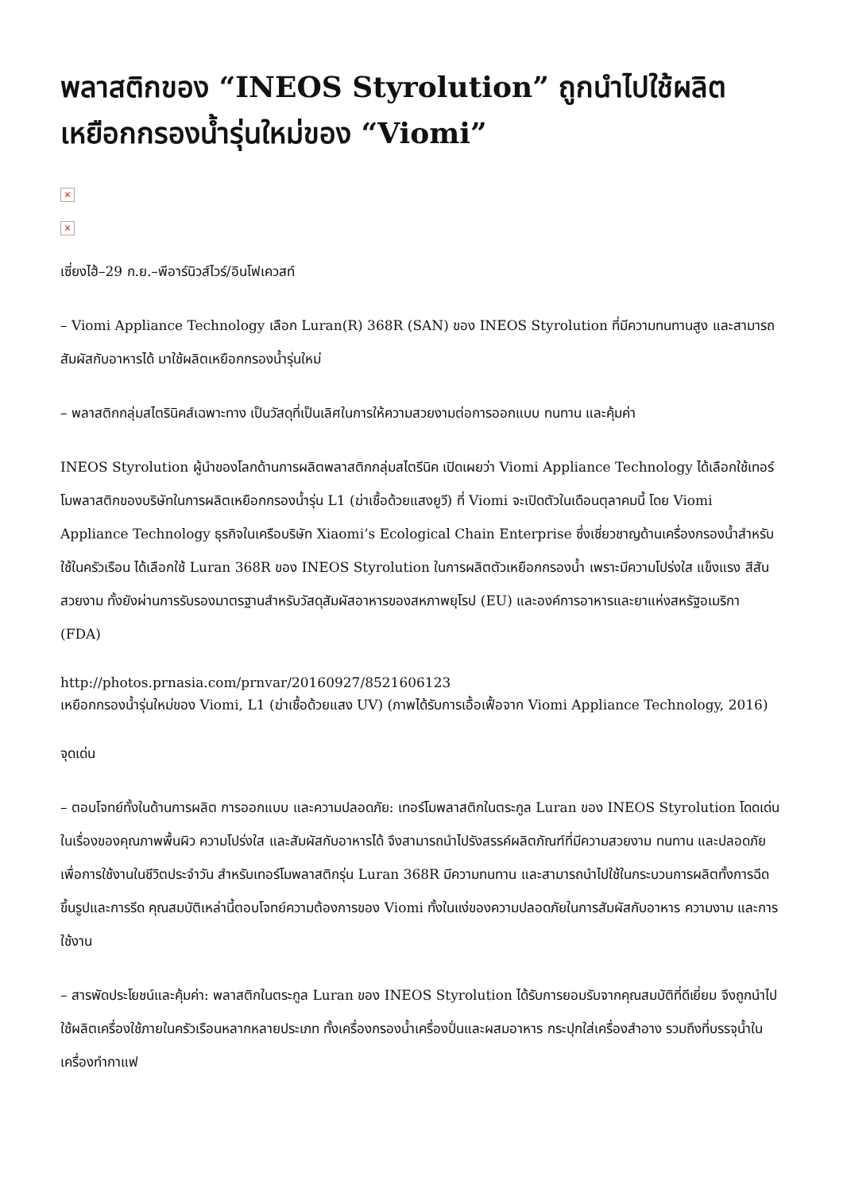พลาสติกของ “INEOS Styrolution” ถูกนำไปใช้ผลิตเหยือกกรองน้ำรุ่นใหม่ของ “Viomi”
×
×
เซี่ยงไฮ้–29 ก.ย.–พีอาร์นิวส์ไวร์/อินโฟเควสท์
– Viomi Appliance Technology เลือก Luran(R) 368R (SAN) ของ INEOS Styrolution ที่มีความทนทานสูง และสามารถสัมผัสกับอาหารได้ มาใช้ผลิตเหยือกกรองน้ำรุ่นใหม่
– พลาสติกกลุ่มสไตรินิคส์เฉพาะทาง เป็นวัสดุที่เป็นเลิศในการให้ความสวยงามต่อการออกแบบ ทนทาน และคุ้มค่า
INEOS Styrolution ผู้นำของโลกด้านการผลิตพลาสติกกลุ่มสไตรีนิค เปิดเผยว่า Viomi Appliance Technology ได้เลือกใช้เทอร์โมพลาสติกของบริษัทในการผลิตเหยือกกรองน้ำรุ่น L1 (ฆ่าเชื้อด้วยแสงยูวี) ที่ Viomi จะเปิดตัวในเดือนตุลาคมนี้ โดย Viomi Appliance Technology ธุรกิจในเครือบริษัท Xiaomi’s Ecological Chain Enterprise ซึ่งเชี่ยวชาญด้านเครื่องกรองน้ำสำหรับใช้ในครัวเรือน ได้เลือกใช้ Luran 368R ของ INEOS Styrolution ในการผลิตตัวเหยือกกรองน้ำ เพราะมีความโปร่งใส แข็งแรง สีสันสวยงาม ทั้งยังผ่านการรับรองมาตรฐานสำหรับวัสดุสัมผัสอาหารของสหภาพยุโรป (EU) และองค์การอาหารและยาแห่งสหรัฐอเมริกา (FDA)
http://photos.prnasia.com/prnvar/20160927/8521606123
เหยือกกรองน้ำรุ่นใหม่ของ Viomi, L1 (ฆ่าเชื้อด้วยแสง UV) (ภาพได้รับการเอื้อเฟื้อจาก Viomi Appliance Technology, 2016)
จุดเด่น
– ตอบโจทย์ทั้งในด้านการผลิต การออกแบบ และความปลอดภัย: เทอร์โมพลาสติกในตระกูล Luran ของ INEOS Styrolution โดดเด่นในเรื่องของคุณภาพพื้นผิว ความโปร่งใส และสัมผัสกับอาหารได้ จึงสามารถนำไปรังสรรค์ผลิตภัณฑ์ที่มีความสวยงาม ทนทาน และปลอดภัยเพื่อการใช้งานในชีวิตประจำวัน สำหรับเทอร์โมพลาสติกรุ่น Luran 368R มีความทนทาน และสามารถนำไปใช้ในกระบวนการผลิตทั้งการฉีดขึ้นรูปและการรีด คุณสมบัติเหล่านี้ตอบโจทย์ความต้องการของ Viomi ทั้งในแง่ของความปลอดภัยในการสัมผัสกับอาหาร ความงาม และการใช้งาน
– สารพัดประโยชน์และคุ้มค่า: พลาสติกในตระกูล Luran ของ INEOS Styrolution ได้รับการยอมรับจากคุณสมบัติที่ดีเยี่ยม จึงถูกนำไปใช้ผลิตเครื่องใช้ภายในครัวเรือนหลากหลายประเภท ทั้งเครื่องกรองน้ำเครื่องปั่นและผสมอาหาร กระปุกใส่เครื่องสำอาง รวมถึงที่บรรจุน้ำในเครื่องทำกาแฟ